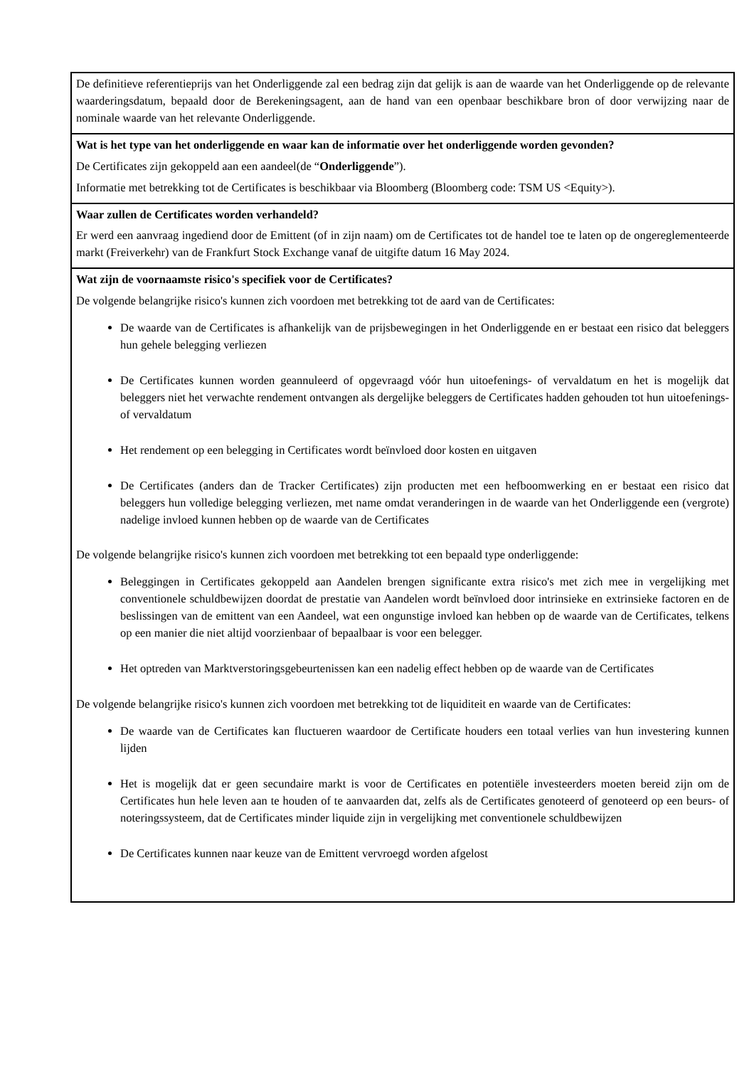De definitieve referentieprijs van het Onderliggende zal een bedrag zijn dat gelijk is aan de waarde van het Onderliggende op de relevante waarderingsdatum, bepaald door de Berekeningsagent, aan de hand van een openbaar beschikbare bron of door verwijzing naar de nominale waarde van het relevante Onderliggende.
Wat is het type van het onderliggende en waar kan de informatie over het onderliggende worden gevonden?
De Certificates zijn gekoppeld aan een aandeel(de “Onderliggende”).
Informatie met betrekking tot de Certificates is beschikbaar via Bloomberg (Bloomberg code: TSM US <Equity>).
Waar zullen de Certificates worden verhandeld?
Er werd een aanvraag ingediend door de Emittent (of in zijn naam) om de Certificates tot de handel toe te laten op de ongereglementeerde markt (Freiverkehr) van de Frankfurt Stock Exchange vanaf de uitgifte datum 16 May 2024.
Wat zijn de voornaamste risico's specifiek voor de Certificates?
De volgende belangrijke risico's kunnen zich voordoen met betrekking tot de aard van de Certificates:
De waarde van de Certificates is afhankelijk van de prijsbewegingen in het Onderliggende en er bestaat een risico dat beleggers hun gehele belegging verliezen
De Certificates kunnen worden geannuleerd of opgevraagd vóór hun uitoefenings- of vervaldatum en het is mogelijk dat beleggers niet het verwachte rendement ontvangen als dergelijke beleggers de Certificates hadden gehouden tot hun uitoefenings- of vervaldatum
Het rendement op een belegging in Certificates wordt beïnvloed door kosten en uitgaven
De Certificates (anders dan de Tracker Certificates) zijn producten met een hefboomwerking en er bestaat een risico dat beleggers hun volledige belegging verliezen, met name omdat veranderingen in de waarde van het Onderliggende een (vergrote) nadelige invloed kunnen hebben op de waarde van de Certificates
De volgende belangrijke risico's kunnen zich voordoen met betrekking tot een bepaald type onderliggende:
Beleggingen in Certificates gekoppeld aan Aandelen brengen significante extra risico's met zich mee in vergelijking met conventionele schuldbewijzen doordat de prestatie van Aandelen wordt beïnvloed door intrinsieke en extrinsieke factoren en de beslissingen van de emittent van een Aandeel, wat een ongunstige invloed kan hebben op de waarde van de Certificates, telkens op een manier die niet altijd voorzienbaar of bepaalbaar is voor een belegger.
Het optreden van Marktverstoringsgebeurtenissen kan een nadelig effect hebben op de waarde van de Certificates
De volgende belangrijke risico's kunnen zich voordoen met betrekking tot de liquiditeit en waarde van de Certificates:
De waarde van de Certificates kan fluctueren waardoor de Certificate houders een totaal verlies van hun investering kunnen lijden
Het is mogelijk dat er geen secundaire markt is voor de Certificates en potentiële investeerders moeten bereid zijn om de Certificates hun hele leven aan te houden of te aanvaarden dat, zelfs als de Certificates genoteerd of genoteerd op een beurs- of noteringssysteem, dat de Certificates minder liquide zijn in vergelijking met conventionele schuldbewijzen
De Certificates kunnen naar keuze van de Emittent vervroegd worden afgelost